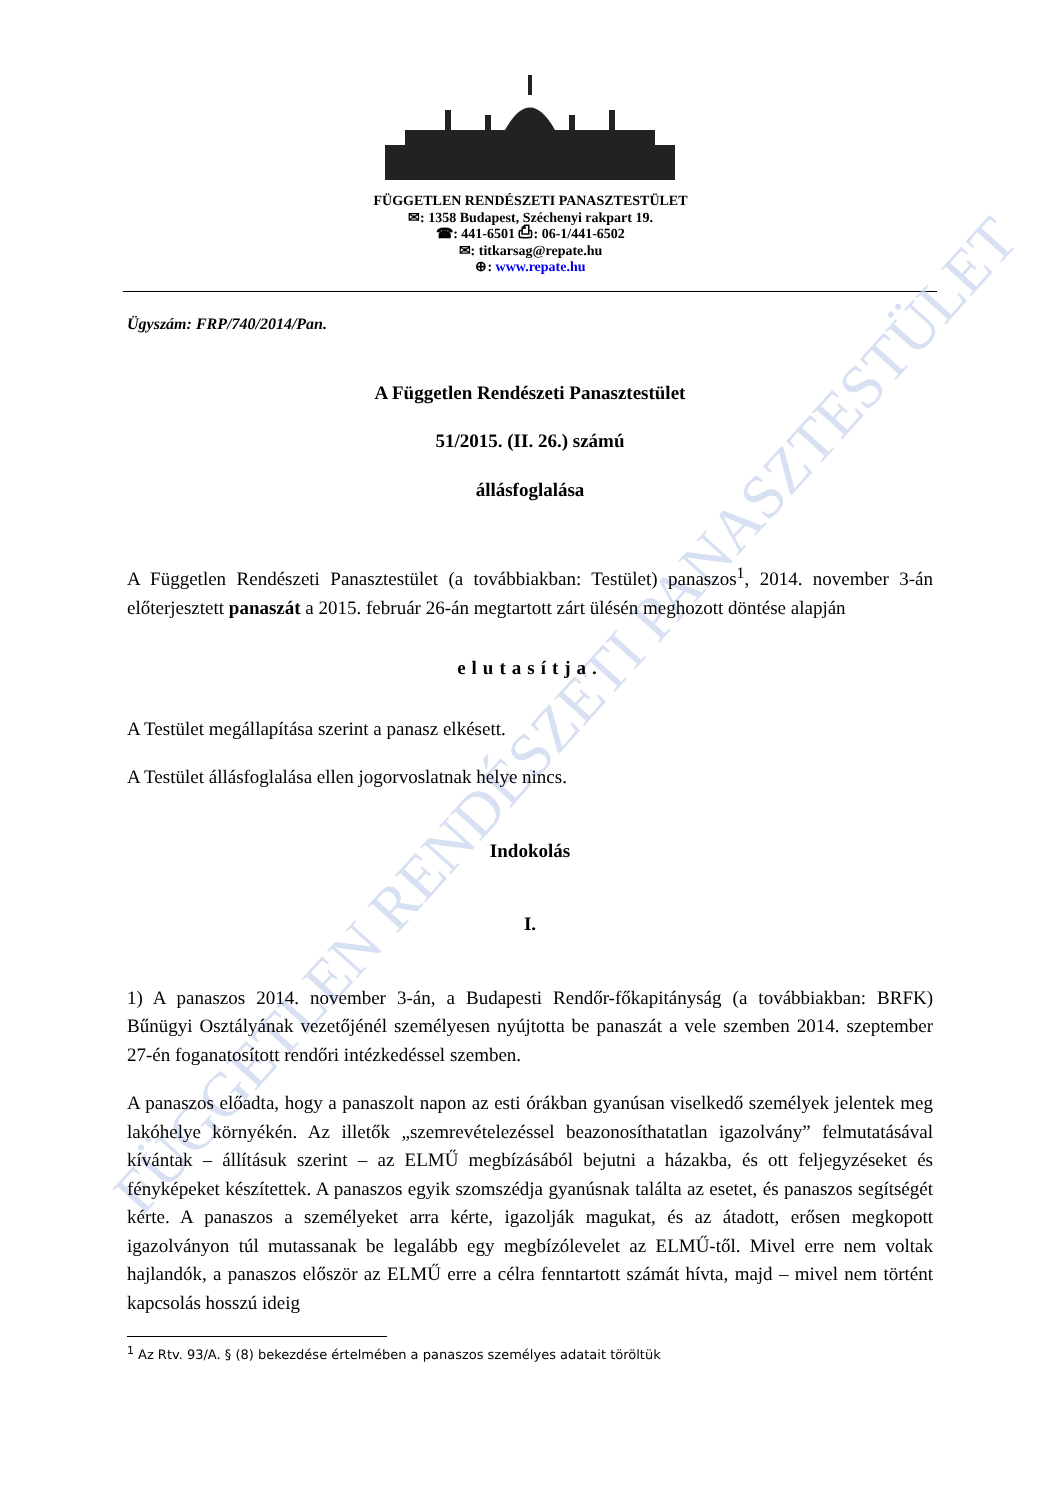FÜGGETLEN RENDÉSZETI PANASZTESTÜLET
✉: 1358 Budapest, Széchenyi rakpart 19.
☎: 441-6501 ⎙: 06-1/441-6502
✉: titkarsag@repate.hu
⊕: www.repate.hu
FÜGGETLEN RENDÉSZETI PANASZTESTÜLET
Ügyszám: FRP/740/2014/Pan.
A Független Rendészeti Panasztestület
51/2015. (II. 26.) számú
állásfoglalása
A Független Rendészeti Panasztestület (a továbbiakban: Testület) panaszos<sup>1</sup>, 2014. november 3-án előterjesztett panaszát a 2015. február 26-án megtartott zárt ülésén meghozott döntése alapján
elutasítja.
A Testület megállapítása szerint a panasz elkésett.
A Testület állásfoglalása ellen jogorvoslatnak helye nincs.
Indokolás
I.
1) A panaszos 2014. november 3-án, a Budapesti Rendőr-főkapitányság (a továbbiakban: BRFK) Bűnügyi Osztályának vezetőjénél személyesen nyújtotta be panaszát a vele szemben 2014. szeptember 27-én foganatosított rendőri intézkedéssel szemben.
A panaszos előadta, hogy a panaszolt napon az esti órákban gyanúsan viselkedő személyek jelentek meg lakóhelye környékén. Az illetők „szemrevételezéssel beazonosíthatatlan igazolvány” felmutatásával kívántak – állításuk szerint – az ELMŰ megbízásából bejutni a házakba, és ott feljegyzéseket és fényképeket készítettek. A panaszos egyik szomszédja gyanúsnak találta az esetet, és panaszos segítségét kérte. A panaszos a személyeket arra kérte, igazolják magukat, és az átadott, erősen megkopott igazolványon túl mutassanak be legalább egy megbízólevelet az ELMŰ-től. Mivel erre nem voltak hajlandók, a panaszos először az ELMŰ erre a célra fenntartott számát hívta, majd – mivel nem történt kapcsolás hosszú ideig
<sup>1</sup> Az Rtv. 93/A. § (8) bekezdése értelmében a panaszos személyes adatait töröltük